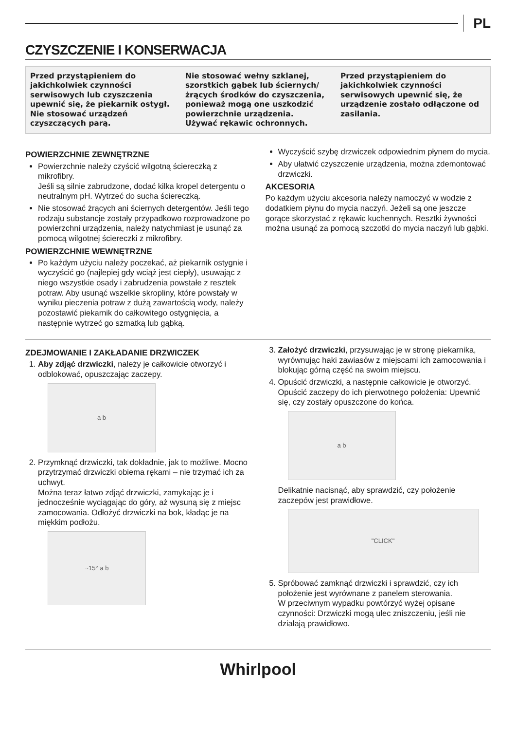PL
CZYSZCZENIE I KONSERWACJA
Przed przystąpieniem do jakichkolwiek czynności serwisowych lub czyszczenia upewnić się, że piekarnik ostygł.
Nie stosować urządzeń czyszczących parą.
Nie stosować wełny szklanej, szorstkich gąbek lub ściernych/ żrących środków do czyszczenia, ponieważ mogą one uszkodzić powierzchnie urządzenia.
Używać rękawic ochronnych.
Przed przystąpieniem do jakichkolwiek czynności serwisowych upewnić się, że urządzenie zostało odłączone od zasilania.
POWIERZCHNIE ZEWNĘTRZNE
Powierzchnie należy czyścić wilgotną ściereczką z mikrofibry.
Jeśli są silnie zabrudzone, dodać kilka kropel detergentu o neutralnym pH. Wytrzeć do sucha ściereczką.
Nie stosować żrących ani ściernych detergentów. Jeśli tego rodzaju substancje zostały przypadkowo rozprowadzone po powierzchni urządzenia, należy natychmiast je usunąć za pomocą wilgotnej ściereczki z mikrofibry.
POWIERZCHNIE WEWNĘTRZNE
Po każdym użyciu należy poczekać, aż piekarnik ostygnie i wyczyścić go (najlepiej gdy wciąż jest ciepły), usuwając z niego wszystkie osady i zabrudzenia powstałe z resztek potraw. Aby usunąć wszelkie skropliny, które powstały w wyniku pieczenia potraw z dużą zawartością wody, należy pozostawić piekarnik do całkowitego ostygnięcia, a następnie wytrzeć go szmatką lub gąbką.
Wyczyścić szybę drzwiczek odpowiednim płynem do mycia.
Aby ułatwić czyszczenie urządzenia, można zdemontować drzwiczki.
AKCESORIA
Po każdym użyciu akcesoria należy namoczyć w wodzie z dodatkiem płynu do mycia naczyń. Jeżeli są one jeszcze gorące skorzystać z rękawic kuchennych. Resztki żywności można usunąć za pomocą szczotki do mycia naczyń lub gąbki.
ZDEJMOWANIE I ZAKŁADANIE DRZWICZEK
1. Aby zdjąć drzwiczki, należy je całkowicie otworzyć i odblokować, opuszczając zaczepy.
a b
2. Przymknąć drzwiczki, tak dokładnie, jak to możliwe. Mocno przytrzymać drzwiczki obiema rękami – nie trzymać ich za uchwyt.
Można teraz łatwo zdjąć drzwiczki, zamykając je i jednocześnie wyciągając do góry, aż wysuną się z miejsc zamocowania. Odłożyć drzwiczki na bok, kładąc je na miękkim podłożu.
~15° a b
3. Założyć drzwiczki, przysuwając je w stronę piekarnika, wyrównując haki zawiasów z miejscami ich zamocowania i blokując górną część na swoim miejscu.
4. Opuścić drzwiczki, a następnie całkowicie je otworzyć. Opuścić zaczepy do ich pierwotnego położenia: Upewnić się, czy zostały opuszczone do końca.
a b
Delikatnie nacisnąć, aby sprawdzić, czy położenie zaczepów jest prawidłowe.
"CLICK"
5. Spróbować zamknąć drzwiczki i sprawdzić, czy ich położenie jest wyrównane z panelem sterowania.
W przeciwnym wypadku powtórzyć wyżej opisane czynności: Drzwiczki mogą ulec zniszczeniu, jeśli nie działają prawidłowo.
Whirlpool